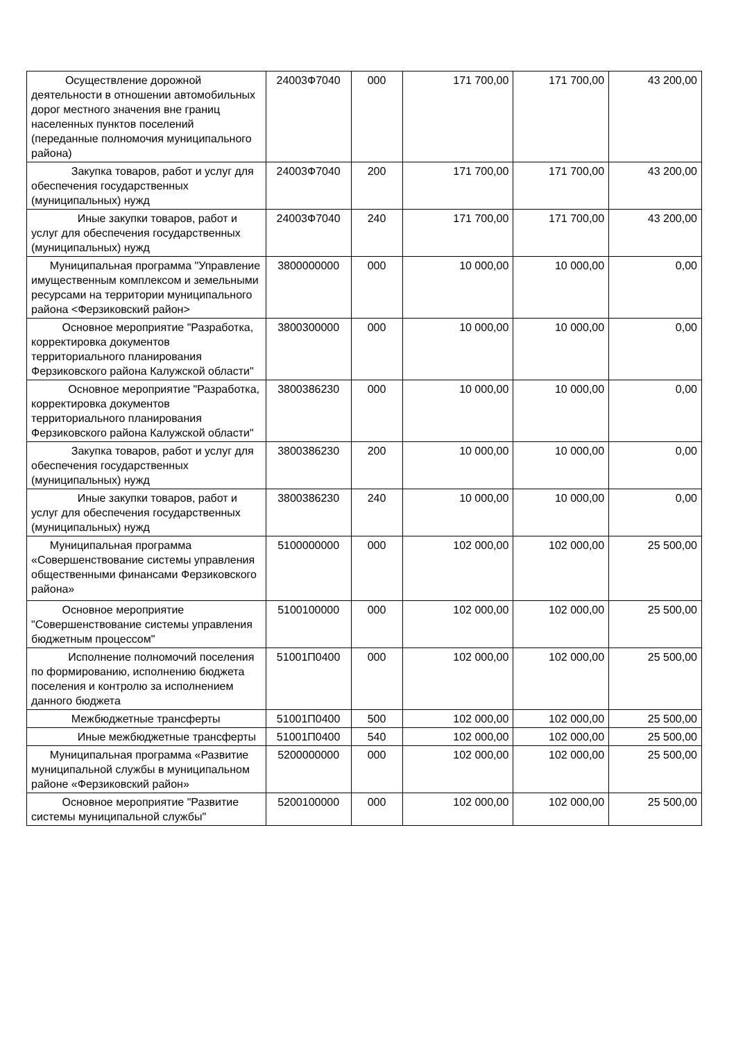| Осуществление дорожной деятельности в отношении автомобильных дорог местного значения вне границ населенных пунктов поселений (переданные полномочия муниципального района) | 24003Ф7040 | 000 | 171 700,00 | 171 700,00 | 43 200,00 |
| Закупка товаров, работ и услуг для обеспечения государственных (муниципальных) нужд | 24003Ф7040 | 200 | 171 700,00 | 171 700,00 | 43 200,00 |
| Иные закупки товаров, работ и услуг для обеспечения государственных (муниципальных) нужд | 24003Ф7040 | 240 | 171 700,00 | 171 700,00 | 43 200,00 |
| Муниципальная программа "Управление имущественным комплексом и земельными ресурсами на территории муниципального района <Ферзиковский район> | 3800000000 | 000 | 10 000,00 | 10 000,00 | 0,00 |
| Основное мероприятие "Разработка, корректировка документов территориального планирования Ферзиковского района Калужской области" | 3800300000 | 000 | 10 000,00 | 10 000,00 | 0,00 |
| Основное мероприятие "Разработка, корректировка документов территориального планирования Ферзиковского района Калужской области" | 3800386230 | 000 | 10 000,00 | 10 000,00 | 0,00 |
| Закупка товаров, работ и услуг для обеспечения государственных (муниципальных) нужд | 3800386230 | 200 | 10 000,00 | 10 000,00 | 0,00 |
| Иные закупки товаров, работ и услуг для обеспечения государственных (муниципальных) нужд | 3800386230 | 240 | 10 000,00 | 10 000,00 | 0,00 |
| Муниципальная программа «Совершенствование системы управления общественными финансами Ферзиковского района» | 5100000000 | 000 | 102 000,00 | 102 000,00 | 25 500,00 |
| Основное мероприятие "Совершенствование системы управления бюджетным процессом" | 5100100000 | 000 | 102 000,00 | 102 000,00 | 25 500,00 |
| Исполнение полномочий поселения по формированию, исполнению бюджета поселения и контролю за исполнением данного бюджета | 51001П0400 | 000 | 102 000,00 | 102 000,00 | 25 500,00 |
| Межбюджетные трансферты | 51001П0400 | 500 | 102 000,00 | 102 000,00 | 25 500,00 |
| Иные межбюджетные трансферты | 51001П0400 | 540 | 102 000,00 | 102 000,00 | 25 500,00 |
| Муниципальная программа «Развитие муниципальной службы в муниципальном районе «Ферзиковский район» | 5200000000 | 000 | 102 000,00 | 102 000,00 | 25 500,00 |
| Основное мероприятие "Развитие системы муниципальной службы" | 5200100000 | 000 | 102 000,00 | 102 000,00 | 25 500,00 |